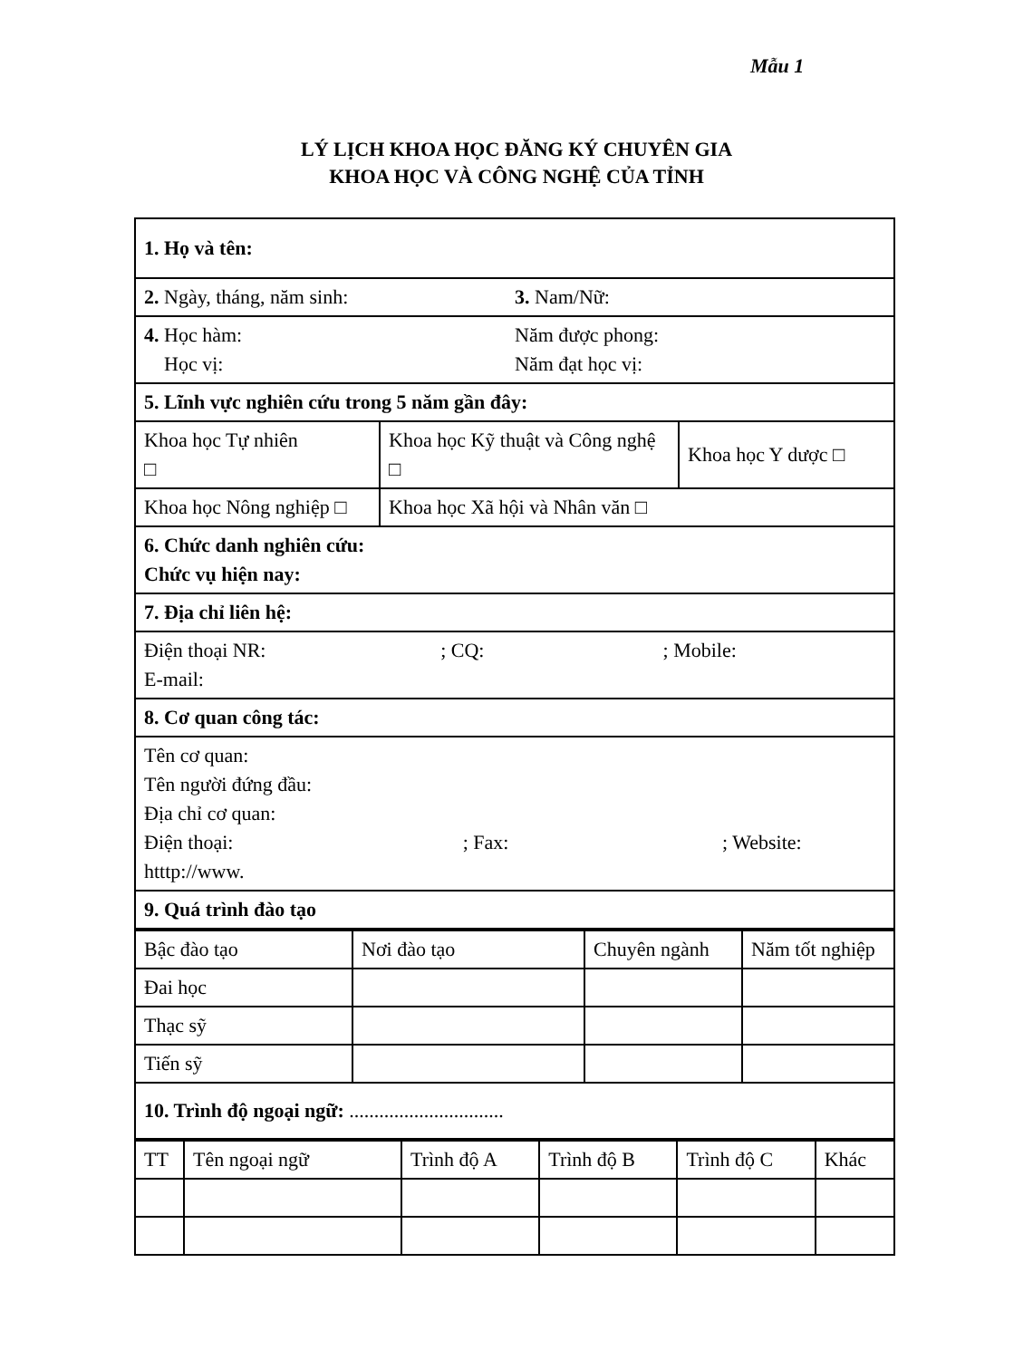Mẫu 1
LÝ LỊCH KHOA HỌC ĐĂNG KÝ CHUYÊN GIA
KHOA HỌC VÀ CÔNG NGHỆ CỦA TỈNH
| 1. Họ và tên: | | |
| / 2. Ngày, tháng, năm sinh: / 3. Nam/Nữ: / | | |
| / 4. Học hàm: Học vị: / Năm được phong: Năm đạt học vị: / | | |
| 5. Lĩnh vực nghiên cứu trong 5 năm gần đây: | | |
| Khoa học Tự nhiên □ | Khoa học Kỹ thuật và Công nghệ □ | Khoa học Y dược □ |
| Khoa học Nông nghiệp □ | Khoa học Xã hội và Nhân văn □ | |
| 6. Chức danh nghiên cứu: Chức vụ hiện nay: | | |
| 7. Địa chỉ liên hệ: | | |
| / Điện thoại NR: / ; CQ: / ; Mobile: / E-mail: | | |
| 8. Cơ quan công tác: | | |
| Tên cơ quan: Tên người đứng đầu: Địa chỉ cơ quan: / Điện thoại: / ; Fax: / ; Website: / htttp://www. | | |
| 9. Quá trình đào tạo | | |
| Bậc đào tạo | Nơi đào tạo | Chuyên ngành | Năm tốt nghiệp |
| --- | --- | --- | --- |
| Đai học | | | |
| Thạc sỹ | | | |
| Tiến sỹ | | | |
| 10. Trình độ ngoại ngữ: ............................... | | | |
| TT | Tên ngoại ngữ | Trình độ A | Trình độ B | Trình độ C | Khác |
| --- | --- | --- | --- | --- | --- |